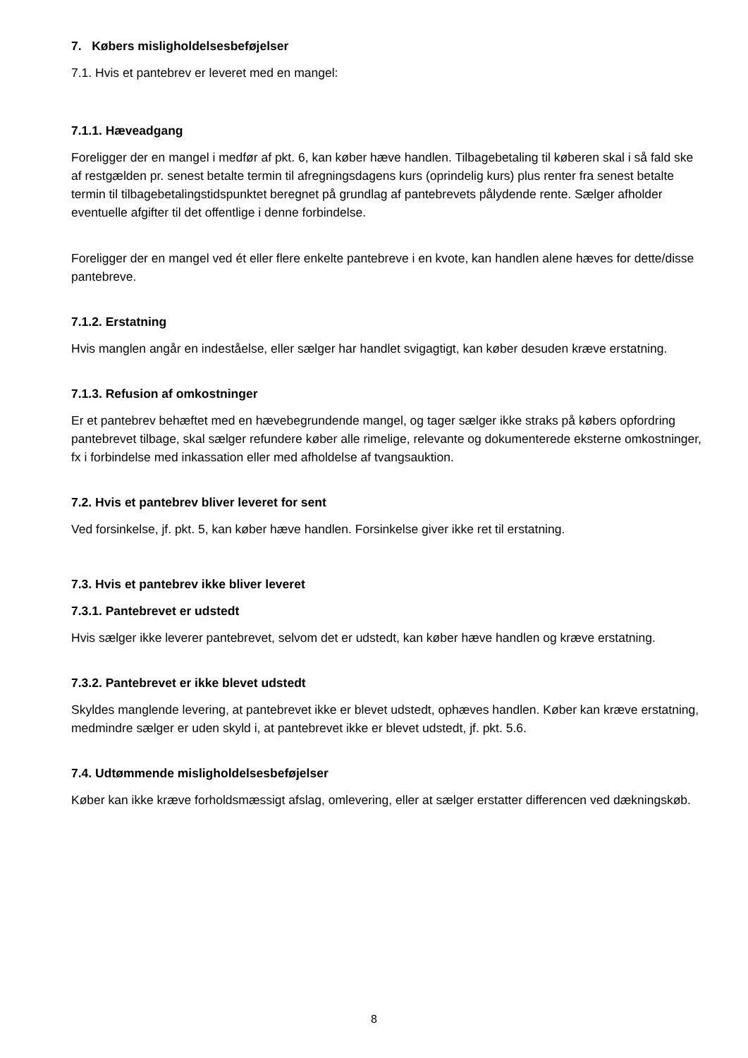7. Købers misligholdelsesbeføjelser
7.1. Hvis et pantebrev er leveret med en mangel:
7.1.1. Hæveadgang
Foreligger der en mangel i medfør af pkt. 6, kan køber hæve handlen. Tilbagebetaling til køberen skal i så fald ske af restgælden pr. senest betalte termin til afregningsdagens kurs (oprindelig kurs) plus renter fra senest betalte termin til tilbagebetalingstidspunktet beregnet på grundlag af pantebrevets pålydende rente. Sælger afholder eventuelle afgifter til det offentlige i denne forbindelse.
Foreligger der en mangel ved ét eller flere enkelte pantebreve i en kvote, kan handlen alene hæves for dette/disse pantebreve.
7.1.2. Erstatning
Hvis manglen angår en indeståelse, eller sælger har handlet svigagtigt, kan køber desuden kræve erstatning.
7.1.3. Refusion af omkostninger
Er et pantebrev behæftet med en hævebegrundende mangel, og tager sælger ikke straks på købers opfordring pantebrevet tilbage, skal sælger refundere køber alle rimelige, relevante og dokumenterede eksterne omkostninger, fx i forbindelse med inkassation eller med afholdelse af tvangsauktion.
7.2. Hvis et pantebrev bliver leveret for sent
Ved forsinkelse, jf. pkt. 5, kan køber hæve handlen. Forsinkelse giver ikke ret til erstatning.
7.3. Hvis et pantebrev ikke bliver leveret
7.3.1. Pantebrevet er udstedt
Hvis sælger ikke leverer pantebrevet, selvom det er udstedt, kan køber hæve handlen og kræve erstatning.
7.3.2. Pantebrevet er ikke blevet udstedt
Skyldes manglende levering, at pantebrevet ikke er blevet udstedt, ophæves handlen. Køber kan kræve erstatning, medmindre sælger er uden skyld i, at pantebrevet ikke er blevet udstedt, jf. pkt. 5.6.
7.4. Udtømmende misligholdelsesbeføjelser
Køber kan ikke kræve forholdsmæssigt afslag, omlevering, eller at sælger erstatter differencen ved dækningskøb.
8